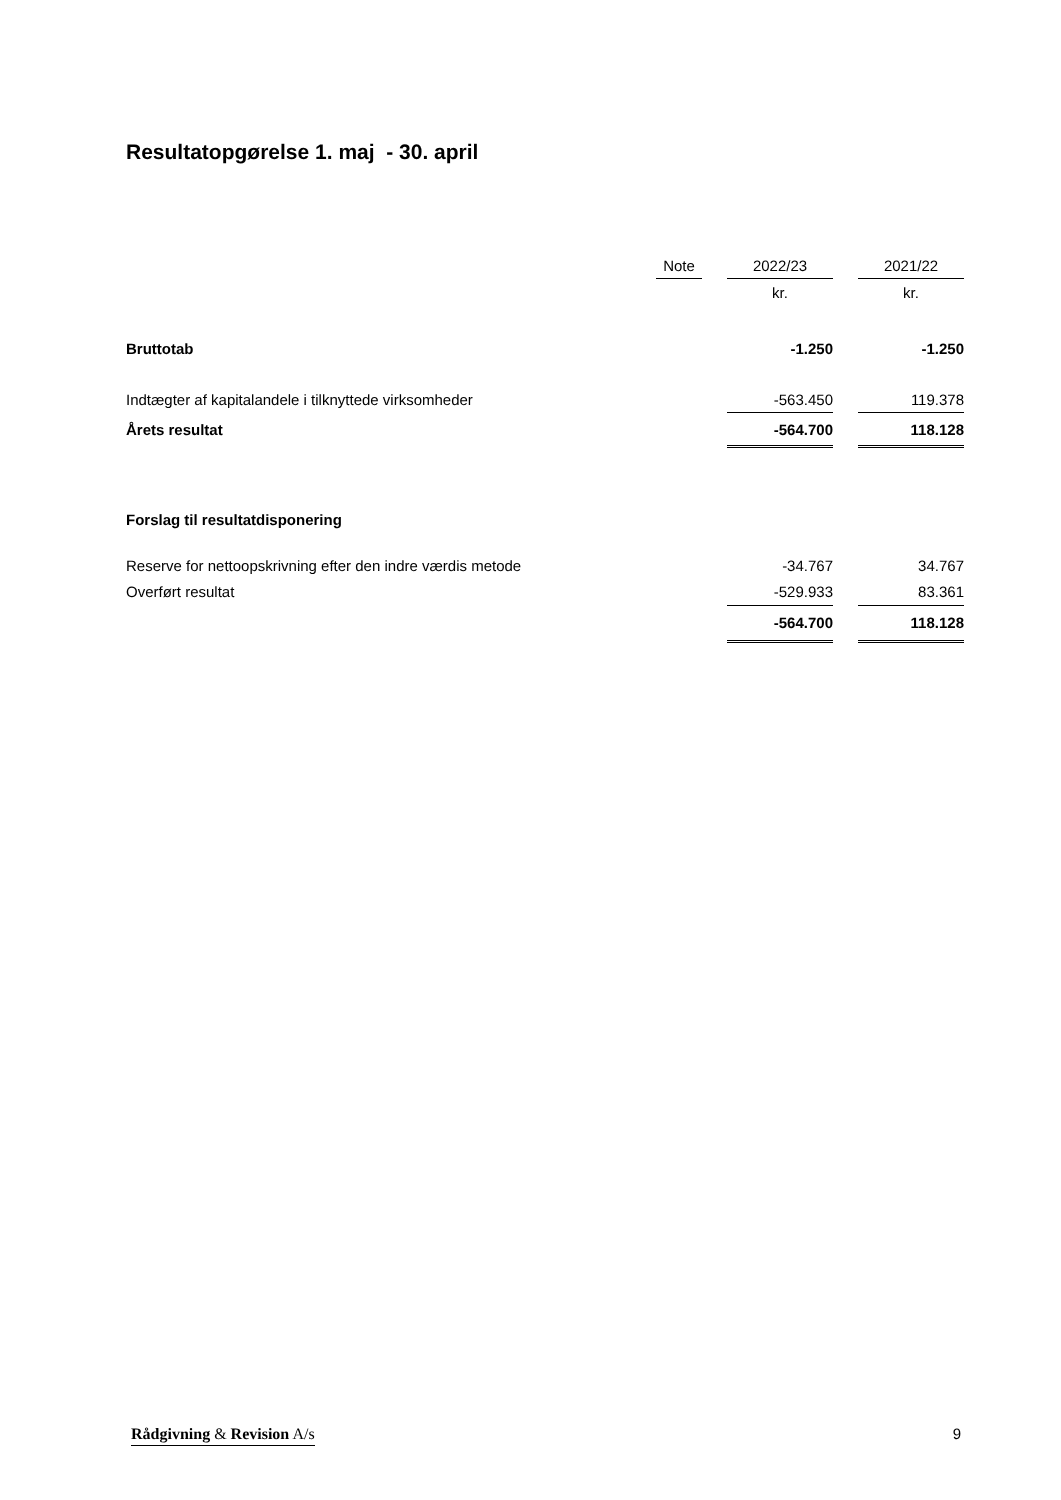Resultatopgørelse 1. maj - 30. april
| | Note | | 2022/23 | | 2021/22 |
| | | | kr. | | kr. |
| Bruttotab | | | -1.250 | | -1.250 |
| Indtægter af kapitalandele i tilknyttede virksomheder | | | -563.450 | | 119.378 |
| Årets resultat | | | -564.700 | | 118.128 |
| Forslag til resultatdisponering | | | | | |
| Reserve for nettoopskrivning efter den indre værdis metode | | | -34.767 | | 34.767 |
| Overført resultat | | | -529.933 | | 83.361 |
| | | | -564.700 | | 118.128 |
Rådgivning & Revision A/s 9